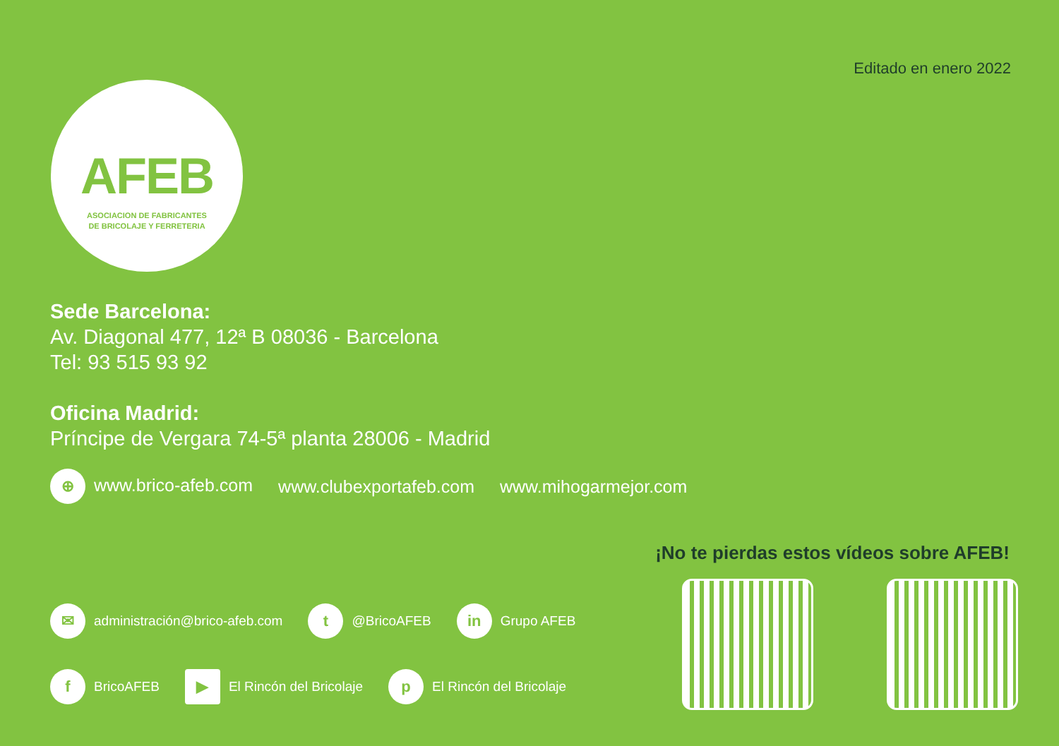Editado en enero 2022
AFEB
ASOCIACION DE FABRICANTES
DE BRICOLAJE Y FERRETERIA
Sede Barcelona:
Av. Diagonal 477, 12ª B 08036 - Barcelona
Tel: 93 515 93 92
Oficina Madrid:
Príncipe de Vergara 74-5ª planta 28006 - Madrid
⊕ www.brico-afeb.com www.clubexportafeb.com www.mihogarmejor.com
✉ administración@brico-afeb.com t @BricoAFEB in Grupo AFEB
f BricoAFEB ▶ El Rincón del Bricolaje p El Rincón del Bricolaje
¡No te pierdas estos vídeos sobre AFEB!